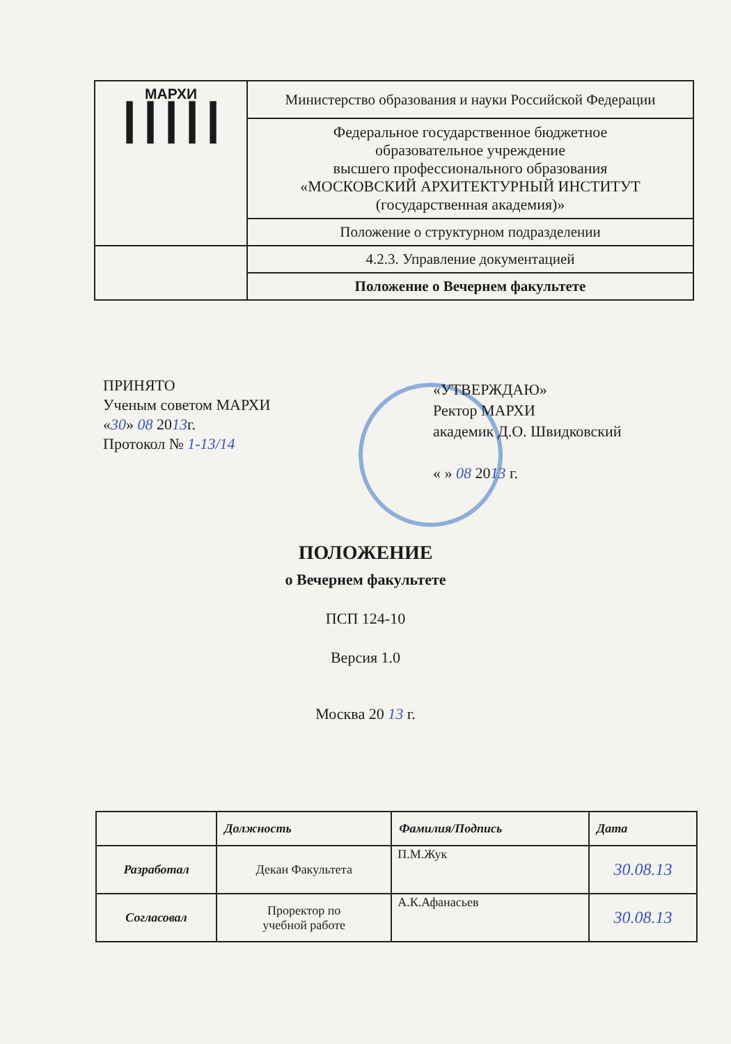| МАРХИ ┃┃┃┃┃ | Министерство образования и науки Российской Федерации |
| | Федеральное государственное бюджетное образовательное учреждение высшего профессионального образования «МОСКОВСКИЙ АРХИТЕКТУРНЫЙ ИНСТИТУТ (государственная академия)» |
| | Положение о структурном подразделении |
| | 4.2.3. Управление документацией |
| | Положение о Вечернем факультете |
ПРИНЯТО
Ученым советом МАРХИ
«30» 08 2013г.
Протокол № 1-13/14
«УТВЕРЖДАЮ»
Ректор МАРХИ
академик Д.О. Швидковский
« » 08 2013 г.
ПОЛОЖЕНИЕ
о Вечернем факультете
ПСП 124-10
Версия 1.0
Москва 20 13 г.
| | Должность | Фамилия/Подпись | Дата |
| --- | --- | --- | --- |
| Разработал | Декан Факультета | П.М.Жук | 30.08.13 |
| Согласовал | Проректор по учебной работе | А.К.Афанасьев | 30.08.13 |